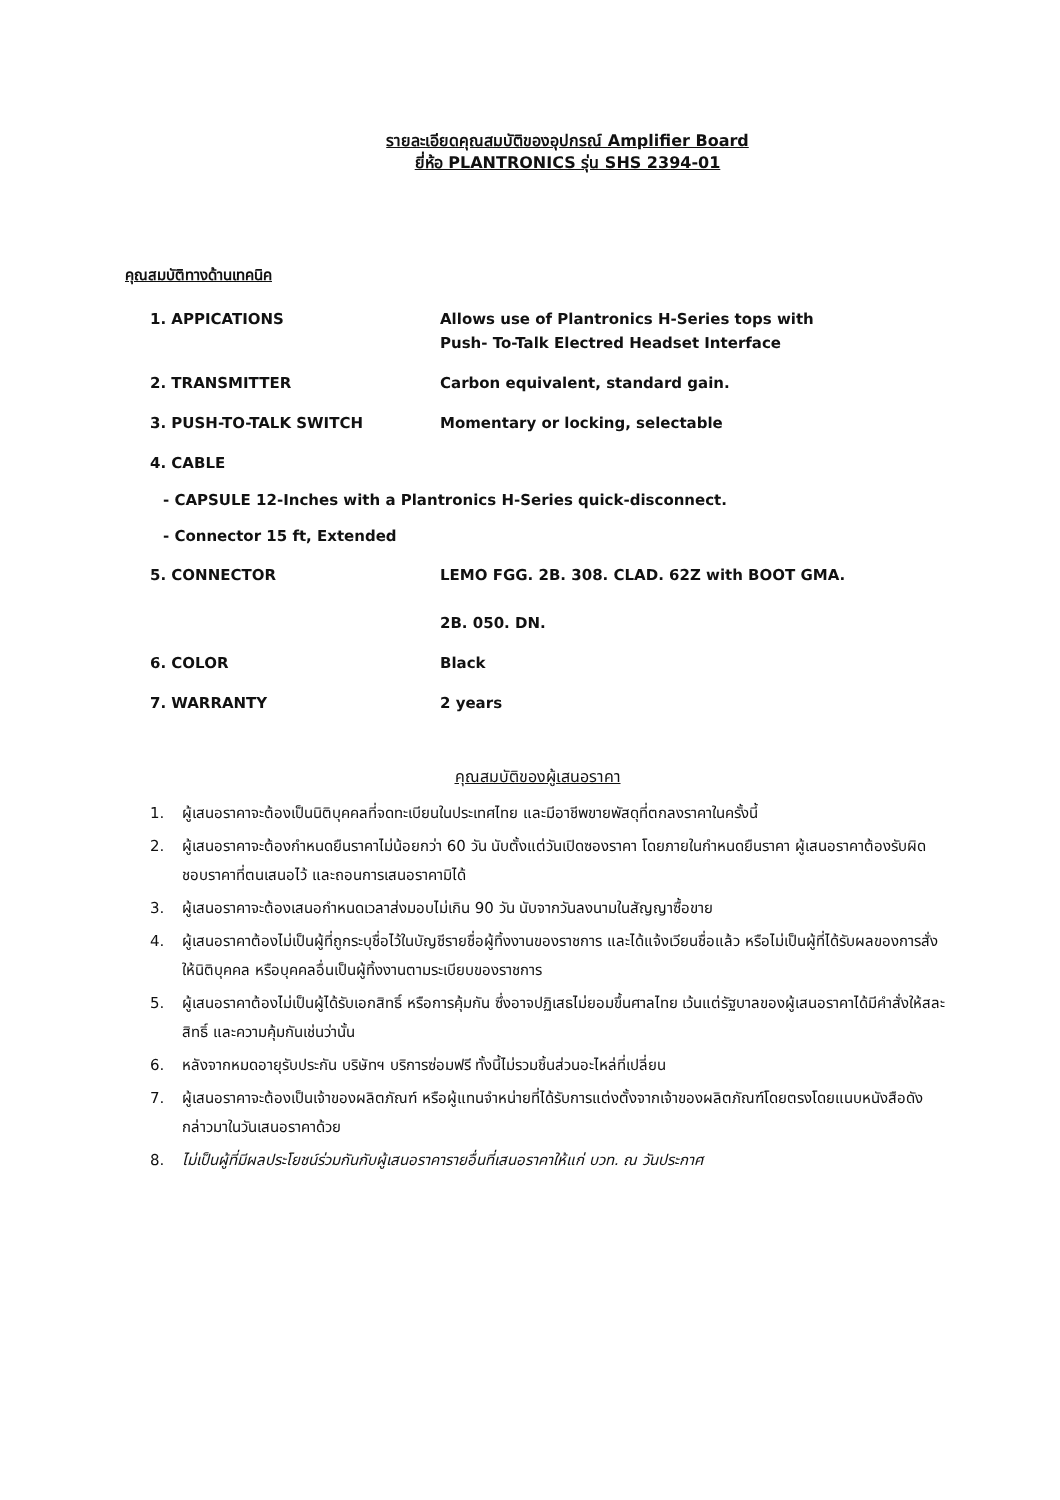รายละเอียดคุณสมบัติของอุปกรณ์ Amplifier Board
ยี่ห้อ PLANTRONICS รุ่น SHS 2394-01
คุณสมบัติทางด้านเทคนิค
1. APPICATIONS Allows use of Plantronics H-Series tops with
Push- To-Talk Electred Headset Interface
2. TRANSMITTER Carbon equivalent, standard gain.
3. PUSH-TO-TALK SWITCH Momentary or locking, selectable
4. CABLE
- CAPSULE 12-Inches with a Plantronics H-Series quick-disconnect.
- Connector 15 ft, Extended
5. CONNECTOR LEMO FGG. 2B. 308. CLAD. 62Z with BOOT GMA.
2B. 050. DN.
6. COLOR Black
7. WARRANTY 2 years
คุณสมบัติของผู้เสนอราคา
1. ผู้เสนอราคาจะต้องเป็นนิติบุคคลที่จดทะเบียนในประเทศไทย และมีอาชีพขายพัสดุที่ตกลงราคาในครั้งนี้
2. ผู้เสนอราคาจะต้องกำหนดยืนราคาไม่น้อยกว่า 60 วัน นับตั้งแต่วันเปิดซองราคา โดยภายในกำหนดยืนราคา ผู้เสนอราคาต้องรับผิดชอบราคาที่ตนเสนอไว้ และถอนการเสนอราคามิได้
3. ผู้เสนอราคาจะต้องเสนอกำหนดเวลาส่งมอบไม่เกิน 90 วัน นับจากวันลงนามในสัญญาซื้อขาย
4. ผู้เสนอราคาต้องไม่เป็นผู้ที่ถูกระบุชื่อไว้ในบัญชีรายชื่อผู้ทิ้งงานของราชการ และได้แจ้งเวียนชื่อแล้ว หรือไม่เป็นผู้ที่ได้รับผลของการสั่งให้นิติบุคคล หรือบุคคลอื่นเป็นผู้ทิ้งงานตามระเบียบของราชการ
5. ผู้เสนอราคาต้องไม่เป็นผู้ได้รับเอกสิทธิ์ หรือการคุ้มกัน ซึ่งอาจปฏิเสธไม่ยอมขึ้นศาลไทย เว้นแต่รัฐบาลของผู้เสนอราคาได้มีคำสั่งให้สละสิทธิ์ และความคุ้มกันเช่นว่านั้น
6. หลังจากหมดอายุรับประกัน บริษัทฯ บริการซ่อมฟรี ทั้งนี้ไม่รวมชิ้นส่วนอะไหล่ที่เปลี่ยน
7. ผู้เสนอราคาจะต้องเป็นเจ้าของผลิตภัณฑ์ หรือผู้แทนจำหน่ายที่ได้รับการแต่งตั้งจากเจ้าของผลิตภัณฑ์โดยตรงโดยแนบหนังสือดังกล่าวมาในวันเสนอราคาด้วย
8. ไม่เป็นผู้ที่มีผลประโยชน์ร่วมกันกับผู้เสนอราคารายอื่นที่เสนอราคาให้แก่ บวท. ณ วันประกาศ